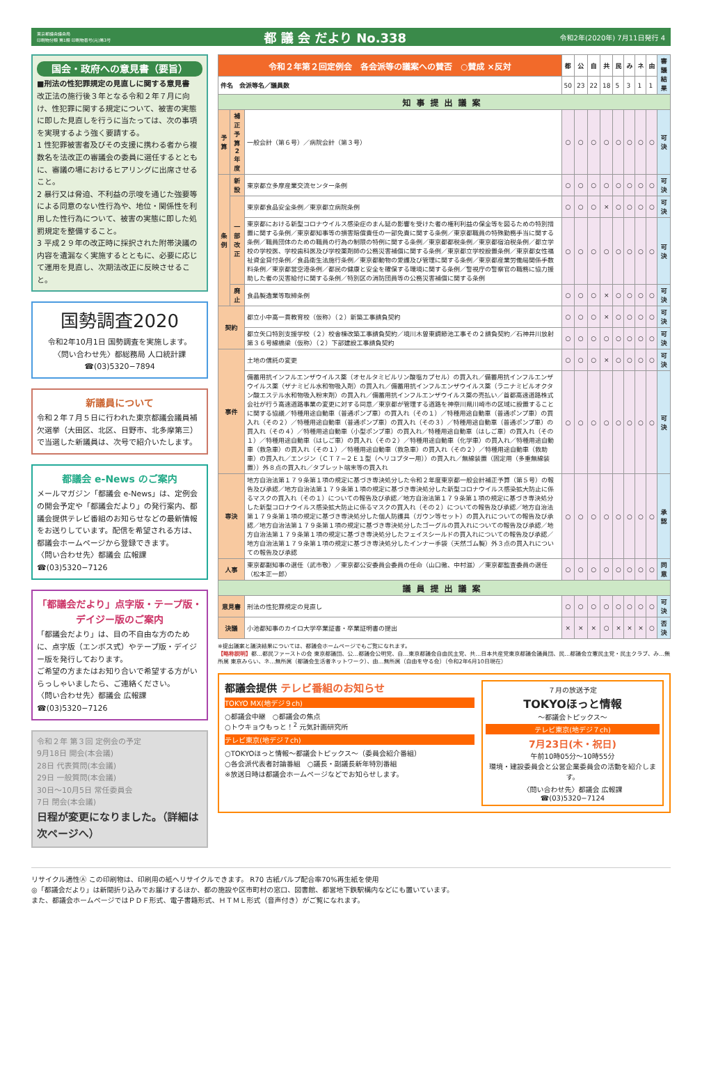東京都議会議会局
印刷物分類 第1類 印刷物番号(元)第3号 都 議 会 だより No.338 令和2年(2020年) 7月11日発行 4
国会・政府への意見書（要旨）
■刑法の性犯罪規定の見直しに関する意見書
改正法の施行後３年となる令和２年７月に向け、性犯罪に関する規定について、被害の実態に即した見直しを行うに当たっては、次の事項を実現するよう強く要請する。
1 性犯罪被害者及びその支援に携わる者から複数名を法改正の審議会の委員に選任するとともに、審議の場におけるヒアリングに出席させること。
2 暴行又は脅迫、不利益の示唆を通じた強要等による同意のない性行為や、地位・関係性を利用した性行為について、被害の実態に即した処罰規定を整備すること。
3 平成２９年の改正時に採択された附帯決議の内容を遺漏なく実施するとともに、必要に応じて運用を見直し、次期法改正に反映させること。
国勢調査2020
令和2年10月1日 国勢調査を実施します。
〈問い合わせ先〉都総務局 人口統計課
☎(03)5320−7894
新議員について
令和２年７月５日に行われた東京都議会議員補欠選挙（大田区、北区、日野市、北多摩第三）で当選した新議員は、次号で紹介いたします。
都議会 e-News のご案内
メールマガジン「都議会 e-News」は、定例会の開会予定や「都議会だより」の発行案内、都議会提供テレビ番組のお知らせなどの最新情報をお送りしています。配信を希望される方は、都議会ホームページから登録できます。
〈問い合わせ先〉都議会 広報課
☎(03)5320−7126
「都議会だより」点字版・テープ版・デイジー版のご案内
「都議会だより」は、目の不自由な方のために、点字版（エンボス式）やテープ版・デイジー版を発行しております。
ご希望の方またはお知り合いで希望する方がいらっしゃいましたら、ご連絡ください。
〈問い合わせ先〉都議会 広報課
☎(03)5320−7126
令和２年 第３回 定例会の予定
9月18日 開会(本会議)
28日 代表質問(本会議)
29日 一般質問(本会議)
30日〜10月5日 常任委員会
7日 閉会(本会議)
日程が変更になりました。（詳細は次ページへ）
| 令和２年第２回定例会 各会派等の議案への賛否 ○賛成 ×反対 | | | 都 | 公 | 自 | 共 | 民 | み | ネ | 由 | 審議結果 |
| --- | --- | --- | --- | --- | --- | --- | --- | --- | --- | --- | --- |
| 件名 会派等名／議員数 | | | 50 | 23 | 22 | 18 | 5 | 3 | 1 | 1 | |
| 知事提出議案 | | | | | | | | | | | |
| 予算 | 補正予算 2年度 | 一般会計（第６号）／病院会計（第３号） | ○ | ○ | ○ | ○ | ○ | ○ | ○ | ○ | 可決 |
| 条例 | 新設 | 東京都立多摩産業交流センター条例 | ○ | ○ | ○ | ○ | ○ | ○ | ○ | ○ | 可決 |
| | 一部改正 | 東京都食品安全条例／東京都立病院条例 | ○ | ○ | ○ | × | ○ | ○ | ○ | ○ | 可決 |
| | | 東京都における新型コロナウイルス感染症のまん延の影響を受けた者の権利利益の保全等を図るための特別措置に関する条例／東京都知事等の損害賠償責任の一部免責に関する条例／東京都職員の特殊勤務手当に関する条例／職員団体のための職員の行為の制限の特例に関する条例／東京都都税条例／東京都宿泊税条例／都立学校の学校医、学校歯科医及び学校薬剤師の公務災害補償に関する条例／東京都立学校設置条例／東京都女性福祉資金貸付条例／食品衛生法施行条例／東京都動物の愛護及び管理に関する条例／東京都産業労働局関係手数料条例／東京都営空港条例／都民の健康と安全を確保する環境に関する条例／警視庁の警察官の職務に協力援助した者の災害給付に関する条例／特別区の消防団員等の公務災害補償に関する条例 | ○ | ○ | ○ | ○ | ○ | ○ | ○ | ○ | 可決 |
| | 廃止 | 食品製造業等取締条例 | ○ | ○ | ○ | × | ○ | ○ | ○ | ○ | 可決 |
| 契約 | | 都立小中高一貫教育校（仮称）（２）新築工事請負契約 | ○ | ○ | ○ | × | ○ | ○ | ○ | ○ | 可決 |
| | | 都立矢口特別支援学校（２）校舎棟改築工事請負契約／境川木曽東調節池工事その２請負契約／石神井川放射第３６号線橋梁（仮称）（２）下部建設工事請負契約 | ○ | ○ | ○ | ○ | ○ | ○ | ○ | ○ | 可決 |
| 事件 | | 土地の信託の変更 | ○ | ○ | ○ | × | ○ | ○ | ○ | ○ | 可決 |
| | | 備蓄用抗インフルエンザウイルス薬（オセルタミビルリン酸塩カプセル）の買入れ／備蓄用抗インフルエンザウイルス薬（ザナミビル水和物吸入剤）の買入れ／備蓄用抗インフルエンザウイルス薬（ラニナミビルオクタン酸エステル水和物吸入粉末剤）の買入れ／備蓄用抗インフルエンザウイルス薬の売払い／首都高速道路株式会社が行う高速道路事業の変更に対する同意／東京都が管理する道路を神奈川県川崎市の区域に設置することに関する協議／特種用途自動車（普通ポンプ車）の買入れ（その１）／特種用途自動車（普通ポンプ車）の買入れ（その２）／特種用途自動車（普通ポンプ車）の買入れ（その３）／特種用途自動車（普通ポンプ車）の買入れ（その４）／特種用途自動車（小型ポンプ車）の買入れ／特種用途自動車（はしご車）の買入れ（その１）／特種用途自動車（はしご車）の買入れ（その２）／特種用途自動車（化学車）の買入れ／特種用途自動車（救急車）の買入れ（その１）／特種用途自動車（救急車）の買入れ（その２）／特種用途自動車（救助車）の買入れ／エンジン（ＣＴ７−２Ｅ１型（ヘリコプター用））の買入れ／無線装置（固定用（多重無線装置））外８点の買入れ／タブレット端末等の買入れ | ○ | ○ | ○ | ○ | ○ | ○ | ○ | ○ | 可決 |
| 専決 | | 地方自治法第１７９条第１項の規定に基づき専決処分した令和２年度東京都一般会計補正予算（第５号）の報告及び承認／地方自治法第１７９条第１項の規定に基づき専決処分した新型コロナウイルス感染拡大防止に係るマスクの買入れ（その１）についての報告及び承認／地方自治法第１７９条第１項の規定に基づき専決処分した新型コロナウイルス感染拡大防止に係るマスクの買入れ（その２）についての報告及び承認／地方自治法第１７９条第１項の規定に基づき専決処分した個人防護具（ガウン等セット）の買入れについての報告及び承認／地方自治法第１７９条第１項の規定に基づき専決処分したゴーグルの買入れについての報告及び承認／地方自治法第１７９条第１項の規定に基づき専決処分したフェイスシールドの買入れについての報告及び承認／地方自治法第１７９条第１項の規定に基づき専決処分したインナー手袋（天然ゴム製）外３点の買入れについての報告及び承認 | ○ | ○ | ○ | ○ | ○ | ○ | ○ | ○ | 承認 |
| 人事 | | 東京都副知事の選任（武市敬）／東京都公安委員会委員の任命（山口徹、中村滋）／東京都監査委員の選任（松本正一郎） | ○ | ○ | ○ | ○ | ○ | ○ | ○ | ○ | 同意 |
| 議員提出議案 | | | | | | | | | | | |
| 意見書 | | 刑法の性犯罪規定の見直し | ○ | ○ | ○ | ○ | ○ | ○ | ○ | ○ | 可決 |
| 決議 | | 小池都知事のカイロ大学卒業証書・卒業証明書の提出 | × | × | × | ○ | × | × | × | ○ | 否決 |
※提出議案と議決結果については、都議会ホームページでもご覧になれます。
【略称説明】都…都民ファーストの会 東京都議団、公…都議会公明党、自…東京都議会自由民主党、共…日本共産党東京都議会議員団、民…都議会立憲民主党・民主クラブ、み…無所属 東京みらい、ネ…無所属（都議会生活者ネットワーク）、由…無所属（自由を守る会）（令和2年6月10日現在）
都議会提供 テレビ番組のお知らせ
TOKYO MX(地デジ９ch)
○都議会中継　○都議会の焦点
○トウキョウもっと！<sup>2</sup> 元気計画研究所
テレビ東京(地デジ７ch)
○TOKYOほっと情報〜都議会トピックス〜（委員会紹介番組）
○各会派代表者討論番組　○議長・副議長新年特別番組
※放送日時は都議会ホームページなどでお知らせします。
７月の放送予定
TOKYOほっと情報
〜都議会トピックス〜
テレビ東京(地デジ７ch)
7月23日(木・祝日)
午前10時05分〜10時55分
環境・建設委員会と公営企業委員会の活動を紹介します。
〈問い合わせ先〉都議会 広報課
☎(03)5320−7124
リサイクル適性Ⓐ この印刷物は、印刷用の紙へリサイクルできます。 R70 古紙パルプ配合率70%再生紙を使用
◎「都議会だより」は新聞折り込みでお届けするほか、都の施設や区市町村の窓口、図書館、都営地下鉄駅構内などにも置いています。
また、都議会ホームページではＰＤＦ形式、電子書籍形式、ＨＴＭＬ形式（音声付き）がご覧になれます。